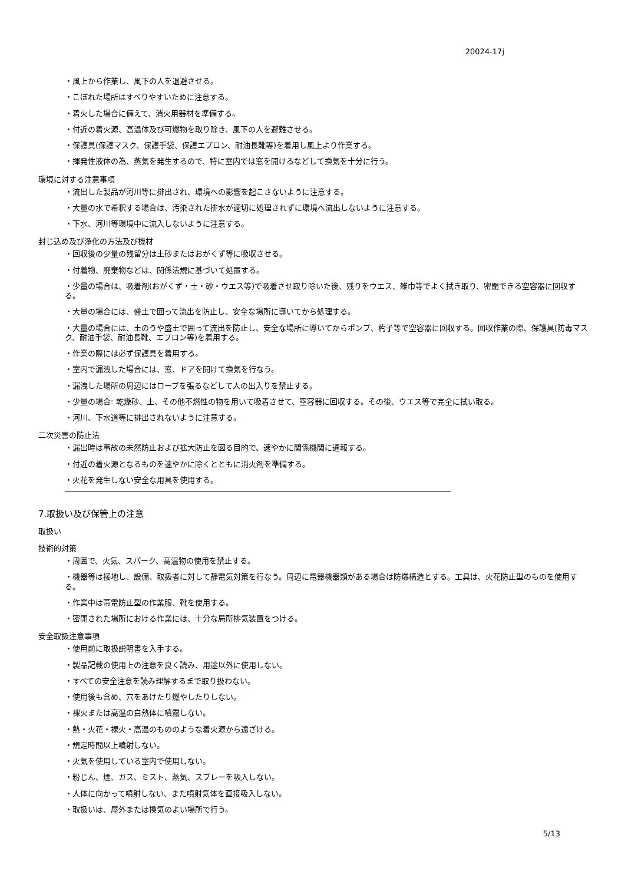20024-17j
・風上から作業し、風下の人を退避させる。
・こぼれた場所はすべりやすいために注意する。
・着火した場合に備えて、消火用器材を準備する。
・付近の着火源、高温体及び可燃物を取り除き、風下の人を避難させる。
・保護具(保護マスク、保護手袋、保護エプロン、耐油長靴等)を着用し風上より作業する。
・揮発性液体の為、蒸気を発生するので、特に室内では窓を開けるなどして換気を十分に行う。
環境に対する注意事項
・流出した製品が河川等に排出され、環境への影響を起こさないように注意する。
・大量の水で希釈する場合は、汚染された排水が適切に処理されずに環境へ流出しないように注意する。
・下水、河川等環境中に流入しないように注意する。
封じ込め及び浄化の方法及び機材
・回収後の少量の残留分は土砂またはおがくず等に吸収させる。
・付着物、廃棄物などは、関係法規に基づいて処置する。
・少量の場合は、吸着剤(おがくず・土・砂・ウエス等)で吸着させ取り除いた後、残りをウエス、雑巾等でよく拭き取り、密閉できる空容器に回収する。
・大量の場合には、盛土で囲って流出を防止し、安全な場所に導いてから処理する。
・大量の場合には、土のうや盛土で囲って流出を防止し、安全な場所に導いてからポンプ、杓子等で空容器に回収する。回収作業の際、保護具(防毒マスク、耐油手袋、耐油長靴、エプロン等)を着用する。
・作業の際には必ず保護具を着用する。
・室内で漏洩した場合には、窓、ドアを開けて換気を行なう。
・漏洩した場所の周辺にはロープを張るなどして人の出入りを禁止する。
・少量の場合: 乾燥砂、土、その他不燃性の物を用いて吸着させて、空容器に回収する。その後、ウエス等で完全に拭い取る。
・河川、下水道等に排出されないように注意する。
二次災害の防止法
・漏出時は事故の未然防止および拡大防止を図る目的で、速やかに関係機関に通報する。
・付近の着火源となるものを速やかに除くとともに消火剤を準備する。
・火花を発生しない安全な用具を使用する。
7.取扱い及び保管上の注意
取扱い
技術的対策
・周囲で、火気、スパーク、高温物の使用を禁止する。
・機器等は接地し、設備、取扱者に対して静電気対策を行なう。周辺に電器機器類がある場合は防爆構造とする。工具は、火花防止型のものを使用する。
・作業中は帯電防止型の作業服、靴を使用する。
・密閉された場所における作業には、十分な局所排気装置をつける。
安全取扱注意事項
・使用前に取扱説明書を入手する。
・製品記載の使用上の注意を良く読み、用途以外に使用しない。
・すべての安全注意を読み理解するまで取り扱わない。
・使用後も含め、穴をあけたり燃やしたりしない。
・裸火または高温の白熱体に噴霧しない。
・熱・火花・裸火・高温のもののような着火源から遠ざける。
・規定時間以上噴射しない。
・火気を使用している室内で使用しない。
・粉じん、煙、ガス、ミスト、蒸気、スプレーを吸入しない。
・人体に向かって噴射しない、また噴射気体を直接吸入しない。
・取扱いは、屋外または換気のよい場所で行う。
5/13